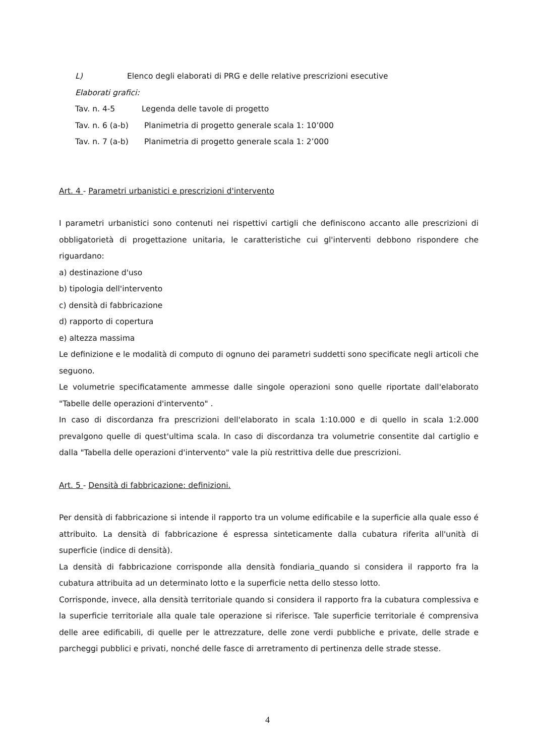L) Elenco degli elaborati di PRG e delle relative prescrizioni esecutive
Elaborati grafici:
Tav. n. 4-5 Legenda delle tavole di progetto
Tav. n. 6 (a-b) Planimetria di progetto generale scala 1: 10’000
Tav. n. 7 (a-b) Planimetria di progetto generale scala 1: 2’000
Art. 4 - Parametri urbanistici e prescrizioni d'intervento
I parametri urbanistici sono contenuti nei rispettivi cartigli che definiscono accanto alle prescrizioni di obbligatorietà di progettazione unitaria, le caratteristiche cui gl'interventi debbono rispondere che riguardano:
a) destinazione d'uso
b) tipologia dell'intervento
c) densità di fabbricazione
d) rapporto di copertura
e) altezza massima
Le definizione e le modalità di computo di ognuno dei parametri suddetti sono specificate negli articoli che seguono.
Le volumetrie specificatamente ammesse dalle singole operazioni sono quelle riportate dall'elaborato "Tabelle delle operazioni d'intervento" .
In caso di discordanza fra prescrizioni dell'elaborato in scala 1:10.000 e di quello in scala 1:2.000 prevalgono quelle di quest'ultima scala. In caso di discordanza tra volumetrie consentite dal cartiglio e dalla "Tabella delle operazioni d'intervento" vale la più restrittiva delle due prescrizioni.
Art. 5 - Densità di fabbricazione: definizioni.
Per densità di fabbricazione si intende il rapporto tra un volume edificabile e la superficie alla quale esso é attribuito. La densità di fabbricazione é espressa sinteticamente dalla cubatura riferita all'unità di superficie (indice di densità).
La densità di fabbricazione corrisponde alla densità fondiaria quando si considera il rapporto fra la cubatura attribuita ad un determinato lotto e la superficie netta dello stesso lotto.
Corrisponde, invece, alla densità territoriale quando si considera il rapporto fra la cubatura complessiva e la superficie territoriale alla quale tale operazione si riferisce. Tale superficie territoriale é comprensiva delle aree edificabili, di quelle per le attrezzature, delle zone verdi pubbliche e private, delle strade e parcheggi pubblici e privati, nonché delle fasce di arretramento di pertinenza delle strade stesse.
4